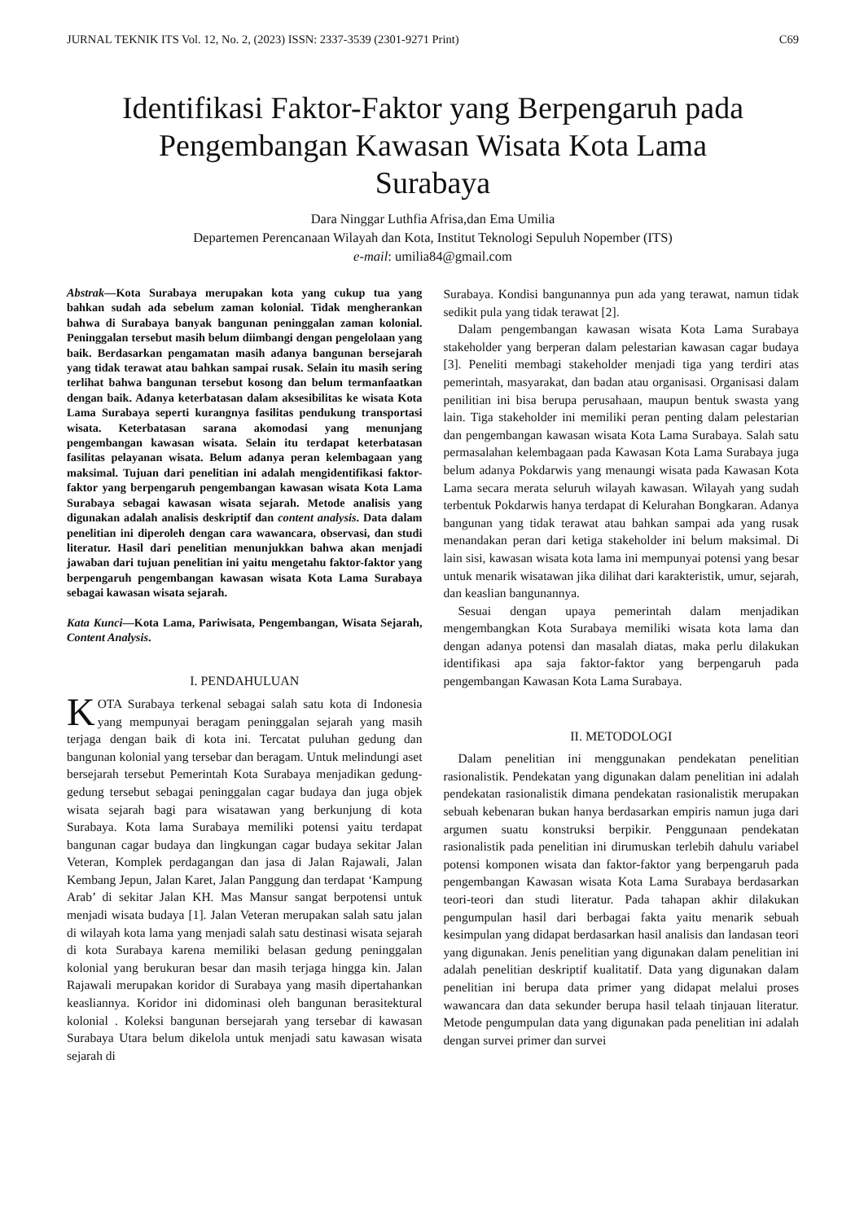JURNAL TEKNIK ITS Vol. 12, No. 2, (2023) ISSN: 2337-3539 (2301-9271 Print) C69
Identifikasi Faktor-Faktor yang Berpengaruh pada Pengembangan Kawasan Wisata Kota Lama Surabaya
Dara Ninggar Luthfia Afrisa,dan Ema Umilia
Departemen Perencanaan Wilayah dan Kota, Institut Teknologi Sepuluh Nopember (ITS)
e-mail: umilia84@gmail.com
Abstrak—Kota Surabaya merupakan kota yang cukup tua yang bahkan sudah ada sebelum zaman kolonial. Tidak mengherankan bahwa di Surabaya banyak bangunan peninggalan zaman kolonial. Peninggalan tersebut masih belum diimbangi dengan pengelolaan yang baik. Berdasarkan pengamatan masih adanya bangunan bersejarah yang tidak terawat atau bahkan sampai rusak. Selain itu masih sering terlihat bahwa bangunan tersebut kosong dan belum termanfaatkan dengan baik. Adanya keterbatasan dalam aksesibilitas ke wisata Kota Lama Surabaya seperti kurangnya fasilitas pendukung transportasi wisata. Keterbatasan sarana akomodasi yang menunjang pengembangan kawasan wisata. Selain itu terdapat keterbatasan fasilitas pelayanan wisata. Belum adanya peran kelembagaan yang maksimal. Tujuan dari penelitian ini adalah mengidentifikasi faktor-faktor yang berpengaruh pengembangan kawasan wisata Kota Lama Surabaya sebagai kawasan wisata sejarah. Metode analisis yang digunakan adalah analisis deskriptif dan content analysis. Data dalam penelitian ini diperoleh dengan cara wawancara, observasi, dan studi literatur. Hasil dari penelitian menunjukkan bahwa akan menjadi jawaban dari tujuan penelitian ini yaitu mengetahu faktor-faktor yang berpengaruh pengembangan kawasan wisata Kota Lama Surabaya sebagai kawasan wisata sejarah.
Kata Kunci—Kota Lama, Pariwisata, Pengembangan, Wisata Sejarah, Content Analysis.
I. PENDAHULUAN
KOTA Surabaya terkenal sebagai salah satu kota di Indonesia yang mempunyai beragam peninggalan sejarah yang masih terjaga dengan baik di kota ini. Tercatat puluhan gedung dan bangunan kolonial yang tersebar dan beragam. Untuk melindungi aset bersejarah tersebut Pemerintah Kota Surabaya menjadikan gedung-gedung tersebut sebagai peninggalan cagar budaya dan juga objek wisata sejarah bagi para wisatawan yang berkunjung di kota Surabaya. Kota lama Surabaya memiliki potensi yaitu terdapat bangunan cagar budaya dan lingkungan cagar budaya sekitar Jalan Veteran, Komplek perdagangan dan jasa di Jalan Rajawali, Jalan Kembang Jepun, Jalan Karet, Jalan Panggung dan terdapat ‘Kampung Arab’ di sekitar Jalan KH. Mas Mansur sangat berpotensi untuk menjadi wisata budaya [1]. Jalan Veteran merupakan salah satu jalan di wilayah kota lama yang menjadi salah satu destinasi wisata sejarah di kota Surabaya karena memiliki belasan gedung peninggalan kolonial yang berukuran besar dan masih terjaga hingga kin. Jalan Rajawali merupakan koridor di Surabaya yang masih dipertahankan keasliannya. Koridor ini didominasi oleh bangunan berasitektural kolonial . Koleksi bangunan bersejarah yang tersebar di kawasan Surabaya Utara belum dikelola untuk menjadi satu kawasan wisata sejarah di
Surabaya. Kondisi bangunannya pun ada yang terawat, namun tidak sedikit pula yang tidak terawat [2].
Dalam pengembangan kawasan wisata Kota Lama Surabaya stakeholder yang berperan dalam pelestarian kawasan cagar budaya [3]. Peneliti membagi stakeholder menjadi tiga yang terdiri atas pemerintah, masyarakat, dan badan atau organisasi. Organisasi dalam penilitian ini bisa berupa perusahaan, maupun bentuk swasta yang lain. Tiga stakeholder ini memiliki peran penting dalam pelestarian dan pengembangan kawasan wisata Kota Lama Surabaya. Salah satu permasalahan kelembagaan pada Kawasan Kota Lama Surabaya juga belum adanya Pokdarwis yang menaungi wisata pada Kawasan Kota Lama secara merata seluruh wilayah kawasan. Wilayah yang sudah terbentuk Pokdarwis hanya terdapat di Kelurahan Bongkaran. Adanya bangunan yang tidak terawat atau bahkan sampai ada yang rusak menandakan peran dari ketiga stakeholder ini belum maksimal. Di lain sisi, kawasan wisata kota lama ini mempunyai potensi yang besar untuk menarik wisatawan jika dilihat dari karakteristik, umur, sejarah, dan keaslian bangunannya.
Sesuai dengan upaya pemerintah dalam menjadikan mengembangkan Kota Surabaya memiliki wisata kota lama dan dengan adanya potensi dan masalah diatas, maka perlu dilakukan identifikasi apa saja faktor-faktor yang berpengaruh pada pengembangan Kawasan Kota Lama Surabaya.
II. METODOLOGI
Dalam penelitian ini menggunakan pendekatan penelitian rasionalistik. Pendekatan yang digunakan dalam penelitian ini adalah pendekatan rasionalistik dimana pendekatan rasionalistik merupakan sebuah kebenaran bukan hanya berdasarkan empiris namun juga dari argumen suatu konstruksi berpikir. Penggunaan pendekatan rasionalistik pada penelitian ini dirumuskan terlebih dahulu variabel potensi komponen wisata dan faktor-faktor yang berpengaruh pada pengembangan Kawasan wisata Kota Lama Surabaya berdasarkan teori-teori dan studi literatur. Pada tahapan akhir dilakukan pengumpulan hasil dari berbagai fakta yaitu menarik sebuah kesimpulan yang didapat berdasarkan hasil analisis dan landasan teori yang digunakan. Jenis penelitian yang digunakan dalam penelitian ini adalah penelitian deskriptif kualitatif. Data yang digunakan dalam penelitian ini berupa data primer yang didapat melalui proses wawancara dan data sekunder berupa hasil telaah tinjauan literatur. Metode pengumpulan data yang digunakan pada penelitian ini adalah dengan survei primer dan survei